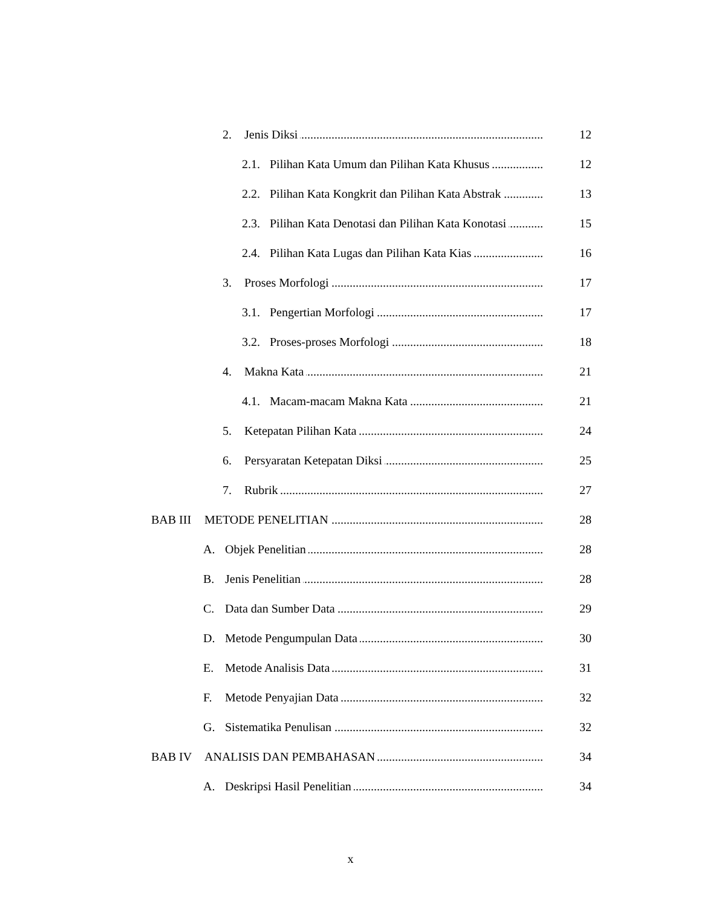2. Jenis Diksi 12
2.1. Pilihan Kata Umum dan Pilihan Kata Khusus 12
2.2. Pilihan Kata Kongkrit dan Pilihan Kata Abstrak 13
2.3. Pilihan Kata Denotasi dan Pilihan Kata Konotasi 15
2.4. Pilihan Kata Lugas dan Pilihan Kata Kias 16
3. Proses Morfologi 17
3.1. Pengertian Morfologi 17
3.2. Proses-proses Morfologi 18
4. Makna Kata 21
4.1. Macam-macam Makna Kata 21
5. Ketepatan Pilihan Kata 24
6. Persyaratan Ketepatan Diksi 25
7. Rubrik 27
BAB III METODE PENELITIAN 28
A. Objek Penelitian 28
B. Jenis Penelitian 28
C. Data dan Sumber Data 29
D. Metode Pengumpulan Data 30
E. Metode Analisis Data 31
F. Metode Penyajian Data 32
G. Sistematika Penulisan 32
BAB IV ANALISIS DAN PEMBAHASAN 34
A. Deskripsi Hasil Penelitian 34
x